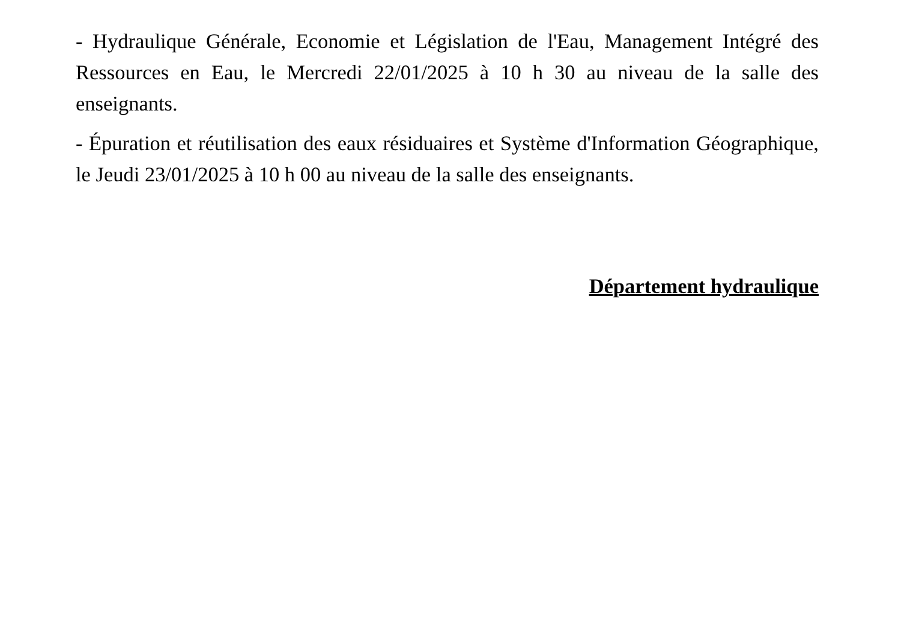- Hydraulique Générale, Economie et Législation de l'Eau, Management Intégré des Ressources en Eau, le Mercredi 22/01/2025 à 10 h 30 au niveau de la salle des enseignants.
- Épuration et réutilisation des eaux résiduaires et Système d'Information Géographique, le Jeudi 23/01/2025 à 10 h 00 au niveau de la salle des enseignants.
Département hydraulique